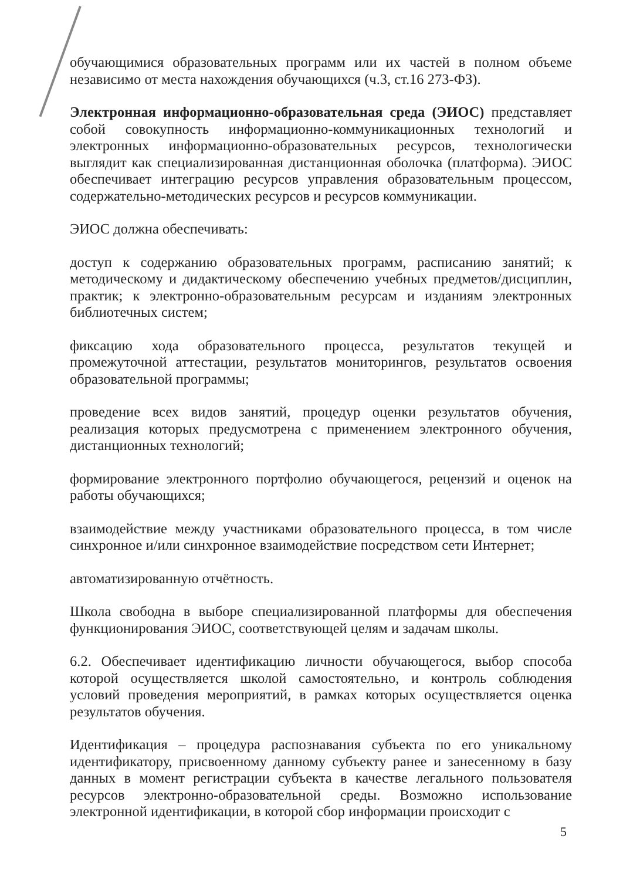обучающимися образовательных программ или их частей в полном объеме независимо от места нахождения обучающихся (ч.3, ст.16 273-ФЗ).
Электронная информационно-образовательная среда (ЭИОС) представляет собой совокупность информационно-коммуникационных технологий и электронных информационно-образовательных ресурсов, технологически выглядит как специализированная дистанционная оболочка (платформа). ЭИОС обеспечивает интеграцию ресурсов управления образовательным процессом, содержательно-методических ресурсов и ресурсов коммуникации.
ЭИОС должна обеспечивать:
доступ к содержанию образовательных программ, расписанию занятий; к методическому и дидактическому обеспечению учебных предметов/дисциплин, практик; к электронно-образовательным ресурсам и изданиям электронных библиотечных систем;
фиксацию хода образовательного процесса, результатов текущей и промежуточной аттестации, результатов мониторингов, результатов освоения образовательной программы;
проведение всех видов занятий, процедур оценки результатов обучения, реализация которых предусмотрена с применением электронного обучения, дистанционных технологий;
формирование электронного портфолио обучающегося, рецензий и оценок на работы обучающихся;
взаимодействие между участниками образовательного процесса, в том числе синхронное и/или синхронное взаимодействие посредством сети Интернет;
автоматизированную отчётность.
Школа свободна в выборе специализированной платформы для обеспечения функционирования ЭИОС, соответствующей целям и задачам школы.
6.2. Обеспечивает идентификацию личности обучающегося, выбор способа которой осуществляется школой самостоятельно, и контроль соблюдения условий проведения мероприятий, в рамках которых осуществляется оценка результатов обучения.
Идентификация – процедура распознавания субъекта по его уникальному идентификатору, присвоенному данному субъекту ранее и занесенному в базу данных в момент регистрации субъекта в качестве легального пользователя ресурсов электронно-образовательной среды. Возможно использование электронной идентификации, в которой сбор информации происходит с
5